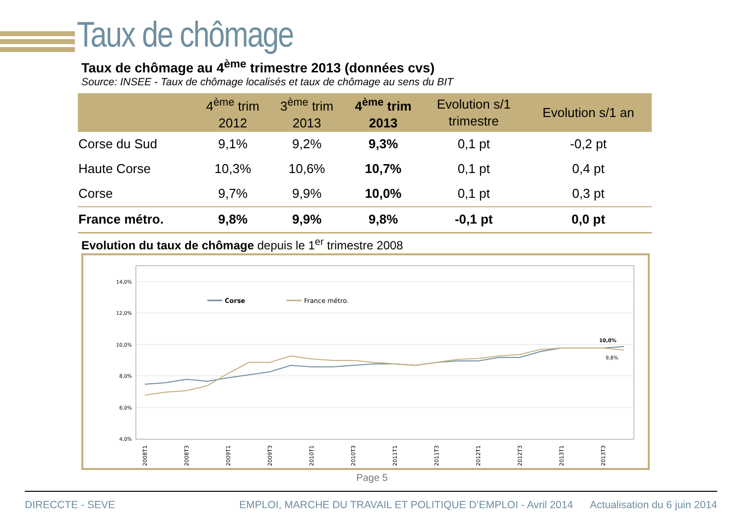Taux de chômage
Taux de chômage au 4<sup>ème</sup> trimestre 2013 (données cvs)
Source: INSEE - Taux de chômage localisés et taux de chômage au sens du BIT
| | 4<sup>ème</sup> trim 2012 | 3<sup>ème</sup> trim 2013 | 4<sup>ème</sup> trim 2013 | Evolution s/1 trimestre | Evolution s/1 an |
| --- | --- | --- | --- | --- | --- |
| Corse du Sud | 9,1% | 9,2% | 9,3% | 0,1 pt | -0,2 pt |
| Haute Corse | 10,3% | 10,6% | 10,7% | 0,1 pt | 0,4 pt |
| Corse | 9,7% | 9,9% | 10,0% | 0,1 pt | 0,3 pt |
| France métro. | 9,8% | 9,9% | 9,8% | -0,1 pt | 0,0 pt |
Evolution du taux de chômage depuis le 1<sup>er</sup> trimestre 2008
14,0%
12,0%
10,0%
8,0%
6,0%
4,0%
Corse
France métro.
10,0%
9,8%
2008T1
2008T3
2009T1
2009T3
2010T1
2010T3
2011T1
2011T3
2012T1
2012T3
2013T1
2013T3
Page 5
DIRECCTE - SEVE EMPLOI, MARCHE DU TRAVAIL ET POLITIQUE D’EMPLOI - Avril 2014 Actualisation du 6 juin 2014